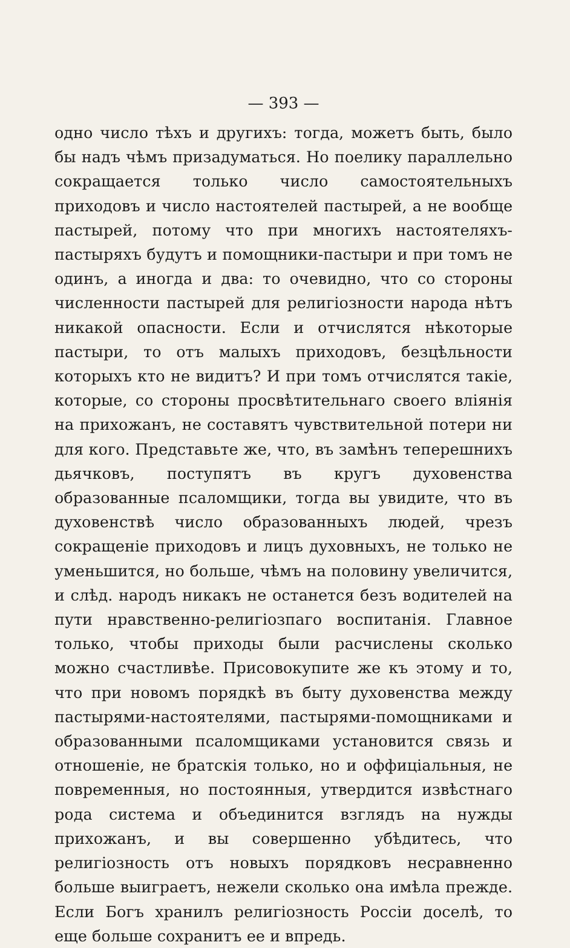— 393 —
одно число тѣхъ и другихъ: тогда, можетъ быть, было бы надъ чѣмъ призадуматься. Но поелику параллельно сокращается только число самостоятельныхъ приходовъ и число настоятелей пастырей, а не вообще пастырей, потому что при многихъ настоятеляхъ-пастыряхъ будутъ и помощники-пастыри и при томъ не одинъ, а иногда и два: то очевидно, что со стороны численности пастырей для религіозности народа нѣтъ никакой опасности. Если и отчислятся нѣкоторые пастыри, то отъ малыхъ приходовъ, безцѣльности которыхъ кто не видитъ? И при томъ отчислятся такіе, которые, со стороны просвѣтительнаго своего вліянія на прихожанъ, не составятъ чувствительной потери ни для кого. Представьте же, что, въ замѣнъ теперешнихъ дьячковъ, поступятъ въ кругъ духовенства образованные псаломщики, тогда вы увидите, что въ духовенствѣ число образованныхъ людей, чрезъ сокращеніе приходовъ и лицъ духовныхъ, не только не уменьшится, но больше, чѣмъ на половину увеличится, и слѣд. народъ никакъ не останется безъ водителей на пути нравственно-религіозпаго воспитанія. Главное только, чтобы приходы были расчислены сколько можно счастливѣе. Присовокупите же къ этому и то, что при новомъ порядкѣ въ быту духовенства между пастырями-настоятелями, пастырями-помощниками и образованными псаломщиками установится связь и отношеніе, не братскія только, но и оффиціальныя, не повременныя, но постоянныя, утвердится извѣстнаго рода система и объединится взглядъ на нужды прихожанъ, и вы совершенно убѣдитесь, что религіозность отъ новыхъ порядковъ несравненно больше выиграетъ, нежели сколько она имѣла прежде. Если Богъ хранилъ религіозность Россіи доселѣ, то еще больше сохранитъ ее и впредь.